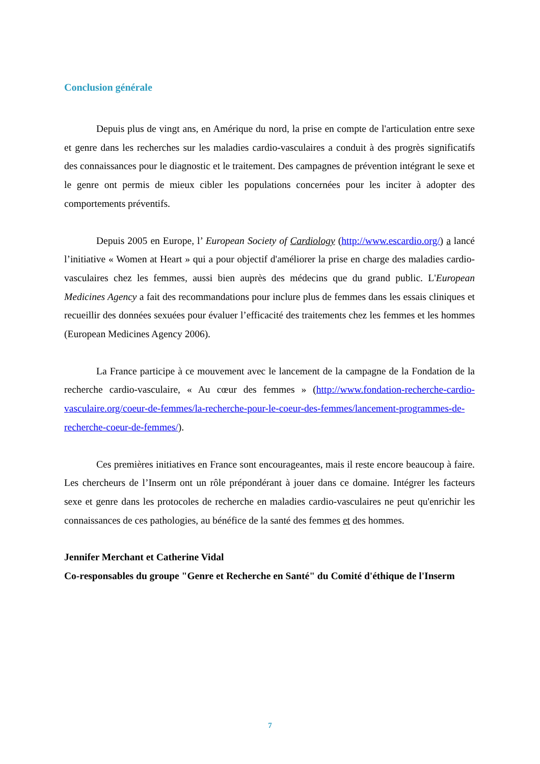Conclusion générale
Depuis plus de vingt ans, en Amérique du nord, la prise en compte de l'articulation entre sexe et genre dans les recherches sur les maladies cardio-vasculaires a conduit à des progrès significatifs des connaissances pour le diagnostic et le traitement. Des campagnes de prévention intégrant le sexe et le genre ont permis de mieux cibler les populations concernées pour les inciter à adopter des comportements préventifs.
Depuis 2005 en Europe, l’ European Society of Cardiology (http://www.escardio.org/) a lancé l’initiative « Women at Heart » qui a pour objectif d'améliorer la prise en charge des maladies cardio-vasculaires chez les femmes, aussi bien auprès des médecins que du grand public. L'European Medicines Agency a fait des recommandations pour inclure plus de femmes dans les essais cliniques et recueillir des données sexuées pour évaluer l’efficacité des traitements chez les femmes et les hommes (European Medicines Agency 2006).
La France participe à ce mouvement avec le lancement de la campagne de la Fondation de la recherche cardio-vasculaire, « Au cœur des femmes » (http://www.fondation-recherche-cardio-vasculaire.org/coeur-de-femmes/la-recherche-pour-le-coeur-des-femmes/lancement-programmes-de-recherche-coeur-de-femmes/).
Ces premières initiatives en France sont encourageantes, mais il reste encore beaucoup à faire. Les chercheurs de l’Inserm ont un rôle prépondérant à jouer dans ce domaine. Intégrer les facteurs sexe et genre dans les protocoles de recherche en maladies cardio-vasculaires ne peut qu'enrichir les connaissances de ces pathologies, au bénéfice de la santé des femmes et des hommes.
Jennifer Merchant et Catherine Vidal
Co-responsables du groupe "Genre et Recherche en Santé" du Comité d'éthique de l'Inserm
7